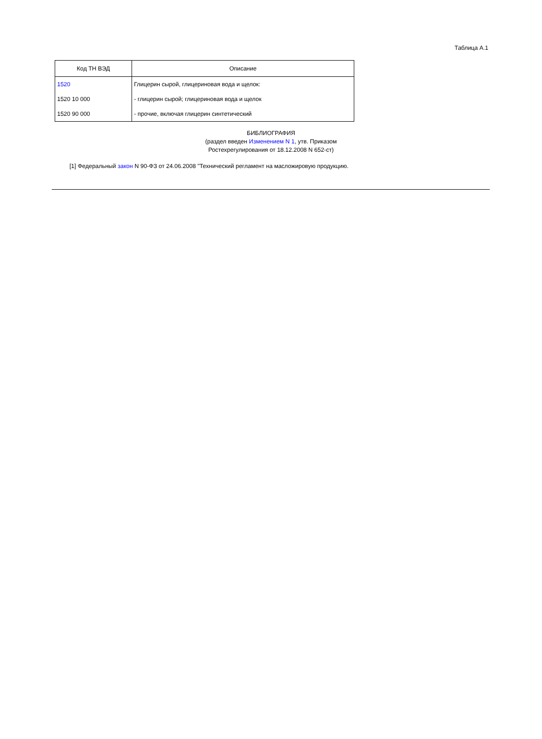Таблица А.1
| Код ТН ВЭД | Описание |
| --- | --- |
| 1520 | Глицерин сырой, глицериновая вода и щелок: |
| 1520 10 000 | - глицерин сырой; глицериновая вода и щелок |
| 1520 90 000 | - прочие, включая глицерин синтетический |
БИБЛИОГРАФИЯ
(раздел введен Изменением N 1, утв. Приказом
Ростехрегулирования от 18.12.2008 N 652-ст)
[1] Федеральный закон N 90-ФЗ от 24.06.2008 "Технический регламент на масложировую продукцию.